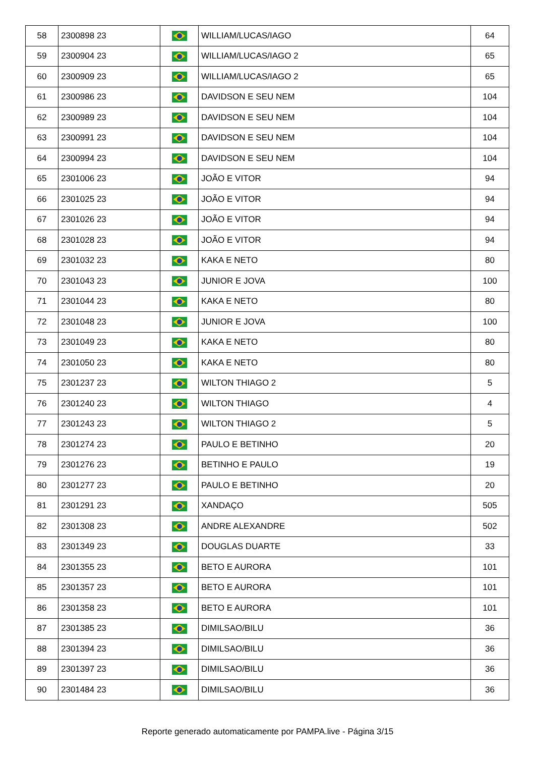| 58 | 2300898 23 | | WILLIAM/LUCAS/IAGO | 64 |
| 59 | 2300904 23 | | WILLIAM/LUCAS/IAGO 2 | 65 |
| 60 | 2300909 23 | | WILLIAM/LUCAS/IAGO 2 | 65 |
| 61 | 2300986 23 | | DAVIDSON E SEU NEM | 104 |
| 62 | 2300989 23 | | DAVIDSON E SEU NEM | 104 |
| 63 | 2300991 23 | | DAVIDSON E SEU NEM | 104 |
| 64 | 2300994 23 | | DAVIDSON E SEU NEM | 104 |
| 65 | 2301006 23 | | JOÃO E VITOR | 94 |
| 66 | 2301025 23 | | JOÃO E VITOR | 94 |
| 67 | 2301026 23 | | JOÃO E VITOR | 94 |
| 68 | 2301028 23 | | JOÃO E VITOR | 94 |
| 69 | 2301032 23 | | KAKA E NETO | 80 |
| 70 | 2301043 23 | | JUNIOR E JOVA | 100 |
| 71 | 2301044 23 | | KAKA E NETO | 80 |
| 72 | 2301048 23 | | JUNIOR E JOVA | 100 |
| 73 | 2301049 23 | | KAKA E NETO | 80 |
| 74 | 2301050 23 | | KAKA E NETO | 80 |
| 75 | 2301237 23 | | WILTON THIAGO 2 | 5 |
| 76 | 2301240 23 | | WILTON THIAGO | 4 |
| 77 | 2301243 23 | | WILTON THIAGO 2 | 5 |
| 78 | 2301274 23 | | PAULO E BETINHO | 20 |
| 79 | 2301276 23 | | BETINHO E PAULO | 19 |
| 80 | 2301277 23 | | PAULO E BETINHO | 20 |
| 81 | 2301291 23 | | XANDAÇO | 505 |
| 82 | 2301308 23 | | ANDRE ALEXANDRE | 502 |
| 83 | 2301349 23 | | DOUGLAS DUARTE | 33 |
| 84 | 2301355 23 | | BETO E AURORA | 101 |
| 85 | 2301357 23 | | BETO E AURORA | 101 |
| 86 | 2301358 23 | | BETO E AURORA | 101 |
| 87 | 2301385 23 | | DIMILSAO/BILU | 36 |
| 88 | 2301394 23 | | DIMILSAO/BILU | 36 |
| 89 | 2301397 23 | | DIMILSAO/BILU | 36 |
| 90 | 2301484 23 | | DIMILSAO/BILU | 36 |
Reporte generado automaticamente por PAMPA.live - Página 3/15